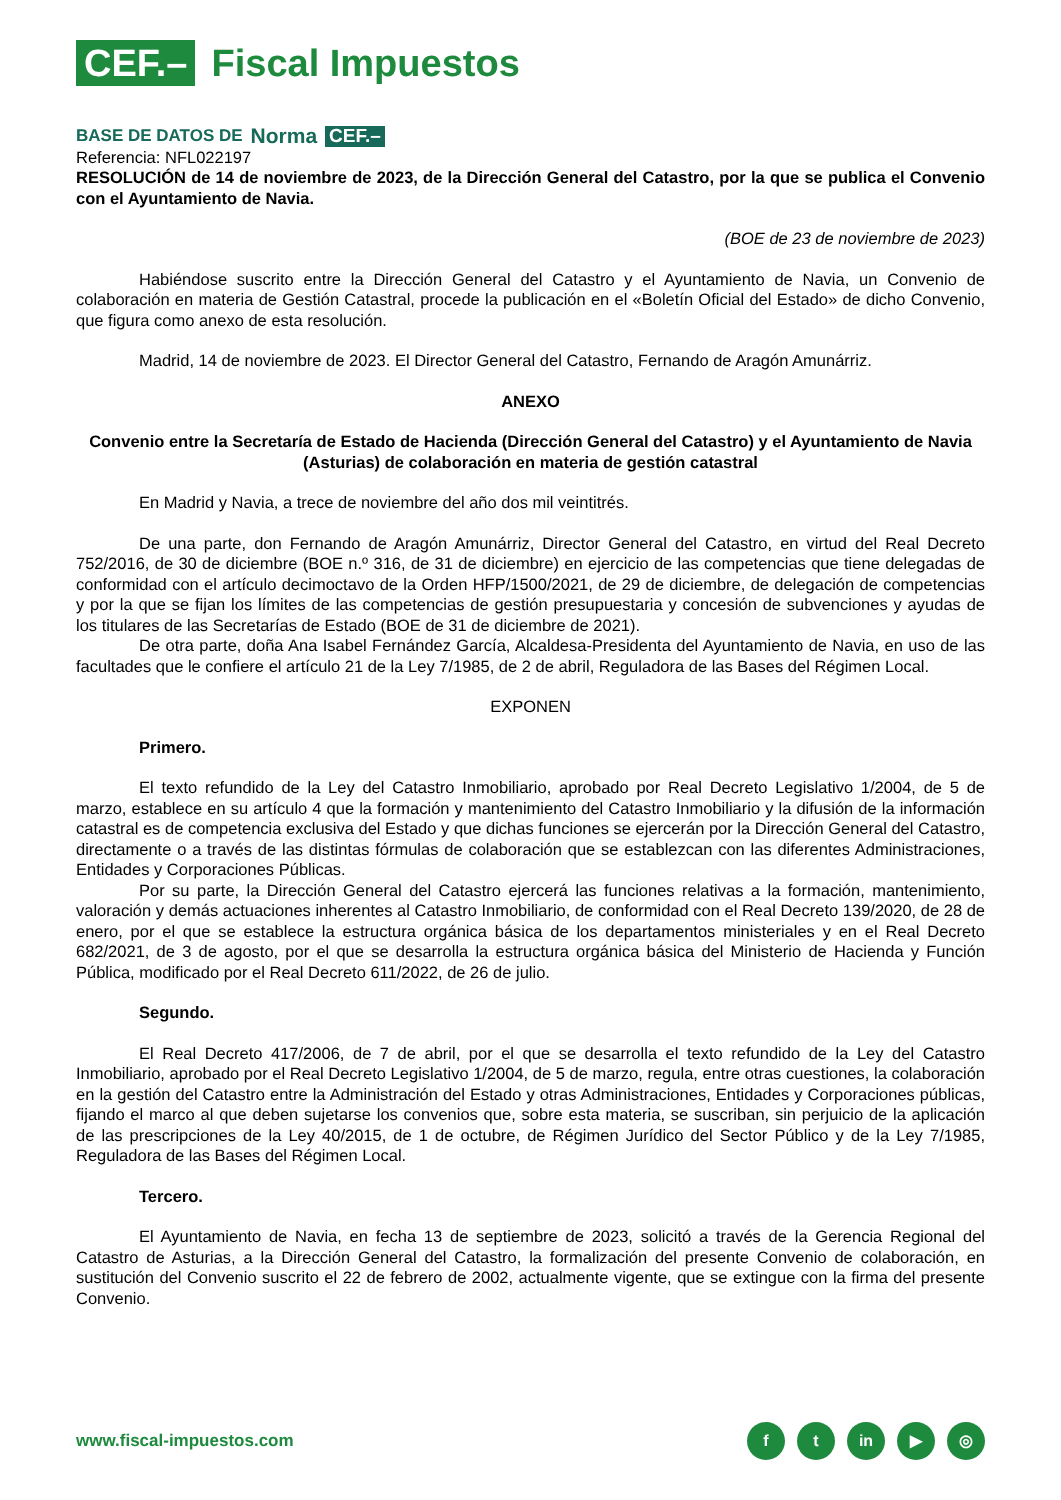CEF.– Fiscal Impuestos
BASE DE DATOS DE Norma CEF.–
Referencia: NFL022197
RESOLUCIÓN de 14 de noviembre de 2023, de la Dirección General del Catastro, por la que se publica el Convenio con el Ayuntamiento de Navia.
(BOE de 23 de noviembre de 2023)
Habiéndose suscrito entre la Dirección General del Catastro y el Ayuntamiento de Navia, un Convenio de colaboración en materia de Gestión Catastral, procede la publicación en el «Boletín Oficial del Estado» de dicho Convenio, que figura como anexo de esta resolución.
Madrid, 14 de noviembre de 2023. El Director General del Catastro, Fernando de Aragón Amunárriz.
ANEXO
Convenio entre la Secretaría de Estado de Hacienda (Dirección General del Catastro) y el Ayuntamiento de Navia (Asturias) de colaboración en materia de gestión catastral
En Madrid y Navia, a trece de noviembre del año dos mil veintitrés.
De una parte, don Fernando de Aragón Amunárriz, Director General del Catastro, en virtud del Real Decreto 752/2016, de 30 de diciembre (BOE n.º 316, de 31 de diciembre) en ejercicio de las competencias que tiene delegadas de conformidad con el artículo decimoctavo de la Orden HFP/1500/2021, de 29 de diciembre, de delegación de competencias y por la que se fijan los límites de las competencias de gestión presupuestaria y concesión de subvenciones y ayudas de los titulares de las Secretarías de Estado (BOE de 31 de diciembre de 2021).
De otra parte, doña Ana Isabel Fernández García, Alcaldesa-Presidenta del Ayuntamiento de Navia, en uso de las facultades que le confiere el artículo 21 de la Ley 7/1985, de 2 de abril, Reguladora de las Bases del Régimen Local.
EXPONEN
Primero.
El texto refundido de la Ley del Catastro Inmobiliario, aprobado por Real Decreto Legislativo 1/2004, de 5 de marzo, establece en su artículo 4 que la formación y mantenimiento del Catastro Inmobiliario y la difusión de la información catastral es de competencia exclusiva del Estado y que dichas funciones se ejercerán por la Dirección General del Catastro, directamente o a través de las distintas fórmulas de colaboración que se establezcan con las diferentes Administraciones, Entidades y Corporaciones Públicas.
Por su parte, la Dirección General del Catastro ejercerá las funciones relativas a la formación, mantenimiento, valoración y demás actuaciones inherentes al Catastro Inmobiliario, de conformidad con el Real Decreto 139/2020, de 28 de enero, por el que se establece la estructura orgánica básica de los departamentos ministeriales y en el Real Decreto 682/2021, de 3 de agosto, por el que se desarrolla la estructura orgánica básica del Ministerio de Hacienda y Función Pública, modificado por el Real Decreto 611/2022, de 26 de julio.
Segundo.
El Real Decreto 417/2006, de 7 de abril, por el que se desarrolla el texto refundido de la Ley del Catastro Inmobiliario, aprobado por el Real Decreto Legislativo 1/2004, de 5 de marzo, regula, entre otras cuestiones, la colaboración en la gestión del Catastro entre la Administración del Estado y otras Administraciones, Entidades y Corporaciones públicas, fijando el marco al que deben sujetarse los convenios que, sobre esta materia, se suscriban, sin perjuicio de la aplicación de las prescripciones de la Ley 40/2015, de 1 de octubre, de Régimen Jurídico del Sector Público y de la Ley 7/1985, Reguladora de las Bases del Régimen Local.
Tercero.
El Ayuntamiento de Navia, en fecha 13 de septiembre de 2023, solicitó a través de la Gerencia Regional del Catastro de Asturias, a la Dirección General del Catastro, la formalización del presente Convenio de colaboración, en sustitución del Convenio suscrito el 22 de febrero de 2002, actualmente vigente, que se extingue con la firma del presente Convenio.
www.fiscal-impuestos.com f t in ▶ ◎